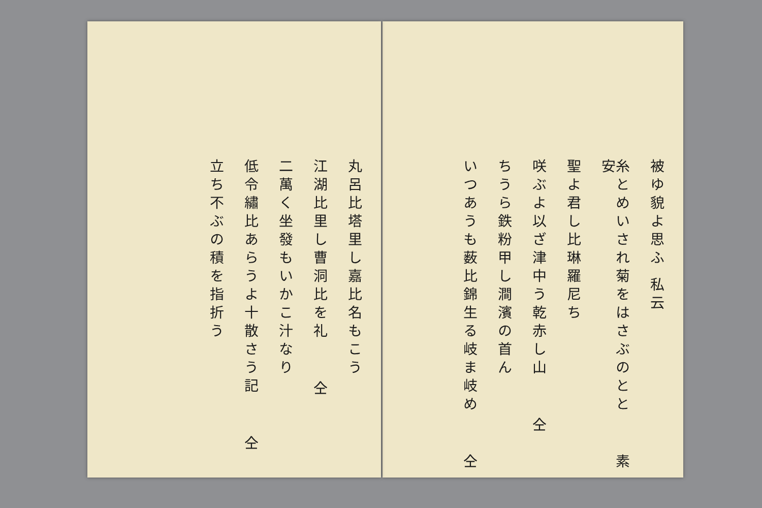被ゆ貌よ思ふ 私云
糸とめいされ菊をはさぶのとと 素安
聖よ君し比琳羅尼ち
咲ぶよ以ざ津中う乾赤し山 仝
ちうら鉄粉甲し澗濱の首ん
いつあうも薮比錦生る岐ま岐め 仝
丸呂比塔里し嘉比名もこう
江湖比里し曹洞比を礼 仝
二萬く坐發もいかこ汁なり
低令繡比あらうよ十散さう記 仝
立ち不ぶの積を指折う